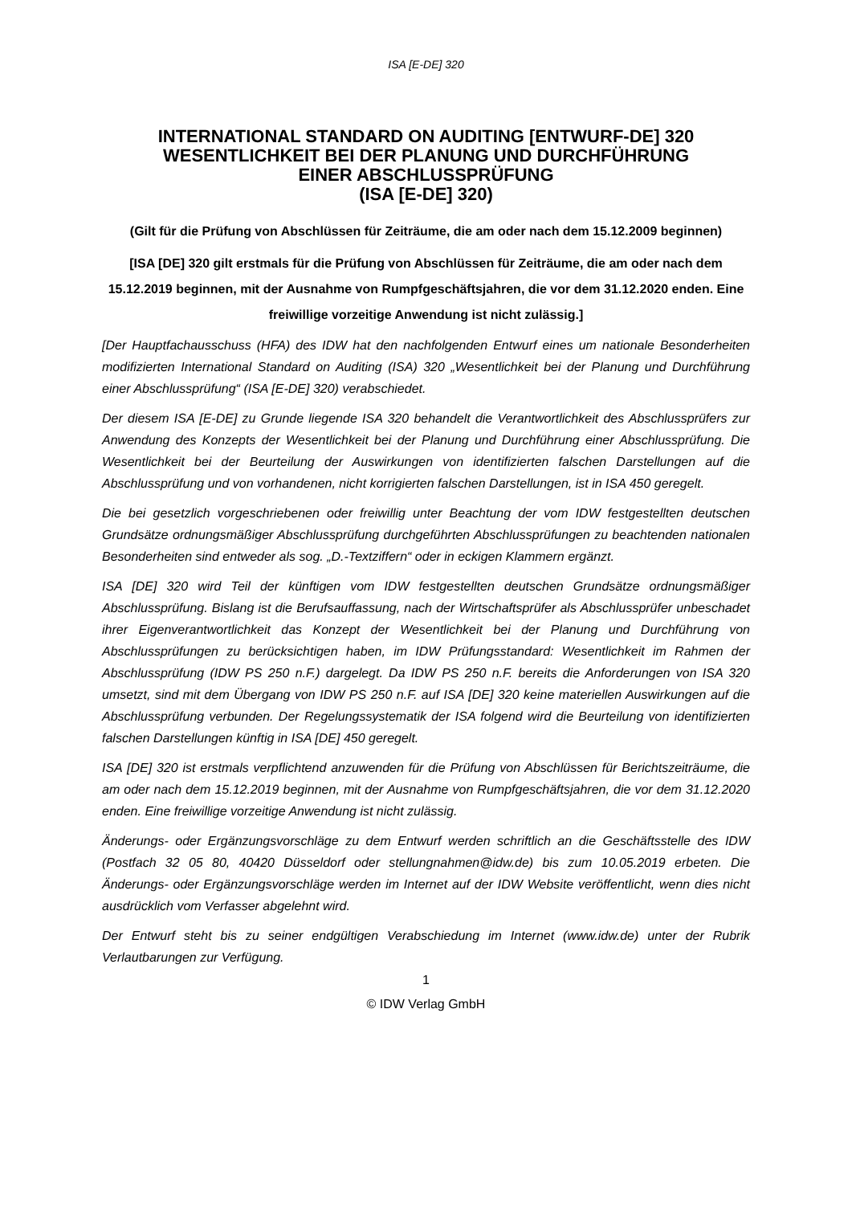ISA [E-DE] 320
INTERNATIONAL STANDARD ON AUDITING [ENTWURF-DE] 320
WESENTLICHKEIT BEI DER PLANUNG UND DURCHFÜHRUNG
EINER ABSCHLUSSPRÜFUNG
(ISA [E-DE] 320)
(Gilt für die Prüfung von Abschlüssen für Zeiträume, die am oder nach dem 15.12.2009 beginnen)
[ISA [DE] 320 gilt erstmals für die Prüfung von Abschlüssen für Zeiträume, die am oder nach dem 15.12.2019 beginnen, mit der Ausnahme von Rumpfgeschäftsjahren, die vor dem 31.12.2020 enden. Eine freiwillige vorzeitige Anwendung ist nicht zulässig.]
[Der Hauptfachausschuss (HFA) des IDW hat den nachfolgenden Entwurf eines um nationale Besonderheiten modifizierten International Standard on Auditing (ISA) 320 „Wesentlichkeit bei der Planung und Durchführung einer Abschlussprüfung“ (ISA [E-DE] 320) verabschiedet.
Der diesem ISA [E-DE] zu Grunde liegende ISA 320 behandelt die Verantwortlichkeit des Abschlussprüfers zur Anwendung des Konzepts der Wesentlichkeit bei der Planung und Durchführung einer Abschlussprüfung. Die Wesentlichkeit bei der Beurteilung der Auswirkungen von identifizierten falschen Darstellungen auf die Abschlussprüfung und von vorhandenen, nicht korrigierten falschen Darstellungen, ist in ISA 450 geregelt.
Die bei gesetzlich vorgeschriebenen oder freiwillig unter Beachtung der vom IDW festgestellten deutschen Grundsätze ordnungsmäßiger Abschlussprüfung durchgeführten Abschlussprüfungen zu beachtenden nationalen Besonderheiten sind entweder als sog. „D.-Textziffern“ oder in eckigen Klammern ergänzt.
ISA [DE] 320 wird Teil der künftigen vom IDW festgestellten deutschen Grundsätze ordnungsmäßiger Abschlussprüfung. Bislang ist die Berufsauffassung, nach der Wirtschaftsprüfer als Abschlussprüfer unbeschadet ihrer Eigenverantwortlichkeit das Konzept der Wesentlichkeit bei der Planung und Durchführung von Abschlussprüfungen zu berücksichtigen haben, im IDW Prüfungsstandard: Wesentlichkeit im Rahmen der Abschlussprüfung (IDW PS 250 n.F.) dargelegt. Da IDW PS 250 n.F. bereits die Anforderungen von ISA 320 umsetzt, sind mit dem Übergang von IDW PS 250 n.F. auf ISA [DE] 320 keine materiellen Auswirkungen auf die Abschlussprüfung verbunden. Der Regelungssystematik der ISA folgend wird die Beurteilung von identifizierten falschen Darstellungen künftig in ISA [DE] 450 geregelt.
ISA [DE] 320 ist erstmals verpflichtend anzuwenden für die Prüfung von Abschlüssen für Berichtszeiträume, die am oder nach dem 15.12.2019 beginnen, mit der Ausnahme von Rumpfgeschäftsjahren, die vor dem 31.12.2020 enden. Eine freiwillige vorzeitige Anwendung ist nicht zulässig.
Änderungs- oder Ergänzungsvorschläge zu dem Entwurf werden schriftlich an die Geschäftsstelle des IDW (Postfach 32 05 80, 40420 Düsseldorf oder stellungnahmen@idw.de) bis zum 10.05.2019 erbeten. Die Änderungs- oder Ergänzungsvorschläge werden im Internet auf der IDW Website veröffentlicht, wenn dies nicht ausdrücklich vom Verfasser abgelehnt wird.
Der Entwurf steht bis zu seiner endgültigen Verabschiedung im Internet (www.idw.de) unter der Rubrik Verlautbarungen zur Verfügung.
1
© IDW Verlag GmbH